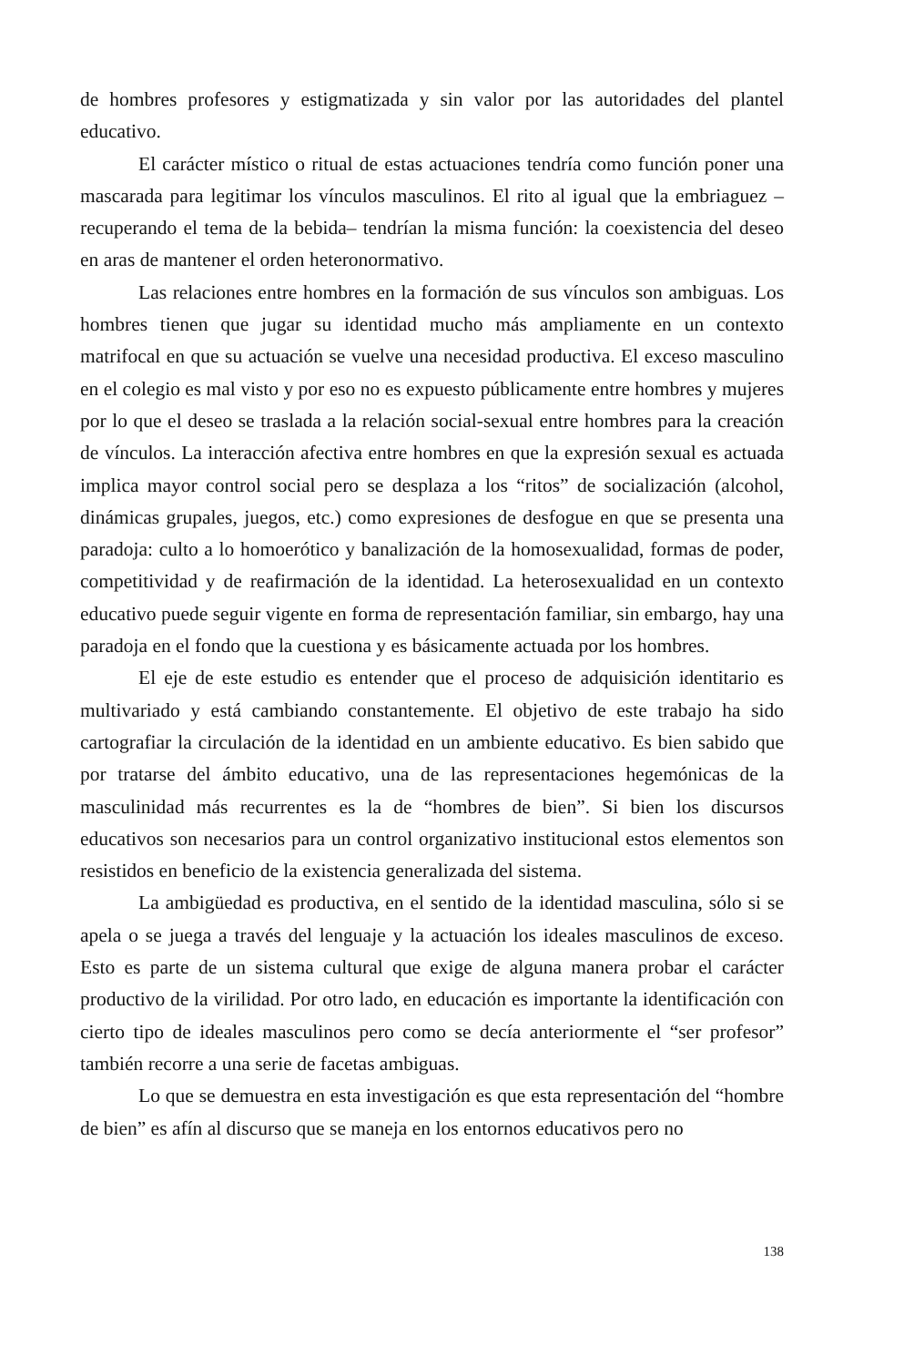de hombres profesores y estigmatizada y sin valor por las autoridades del plantel educativo.
El carácter místico o ritual de estas actuaciones tendría como función poner una mascarada para legitimar los vínculos masculinos. El rito al igual que la embriaguez – recuperando el tema de la bebida– tendrían la misma función: la coexistencia del deseo en aras de mantener el orden heteronormativo.
Las relaciones entre hombres en la formación de sus vínculos son ambiguas. Los hombres tienen que jugar su identidad mucho más ampliamente en un contexto matrifocal en que su actuación se vuelve una necesidad productiva. El exceso masculino en el colegio es mal visto y por eso no es expuesto públicamente entre hombres y mujeres por lo que el deseo se traslada a la relación social-sexual entre hombres para la creación de vínculos. La interacción afectiva entre hombres en que la expresión sexual es actuada implica mayor control social pero se desplaza a los “ritos” de socialización (alcohol, dinámicas grupales, juegos, etc.) como expresiones de desfogue en que se presenta una paradoja: culto a lo homoerótico y banalización de la homosexualidad, formas de poder, competitividad y de reafirmación de la identidad. La heterosexualidad en un contexto educativo puede seguir vigente en forma de representación familiar, sin embargo, hay una paradoja en el fondo que la cuestiona y es básicamente actuada por los hombres.
El eje de este estudio es entender que el proceso de adquisición identitario es multivariado y está cambiando constantemente. El objetivo de este trabajo ha sido cartografiar la circulación de la identidad en un ambiente educativo. Es bien sabido que por tratarse del ámbito educativo, una de las representaciones hegemónicas de la masculinidad más recurrentes es la de “hombres de bien”. Si bien los discursos educativos son necesarios para un control organizativo institucional estos elementos son resistidos en beneficio de la existencia generalizada del sistema.
La ambigüedad es productiva, en el sentido de la identidad masculina, sólo si se apela o se juega a través del lenguaje y la actuación los ideales masculinos de exceso. Esto es parte de un sistema cultural que exige de alguna manera probar el carácter productivo de la virilidad. Por otro lado, en educación es importante la identificación con cierto tipo de ideales masculinos pero como se decía anteriormente el “ser profesor” también recorre a una serie de facetas ambiguas.
Lo que se demuestra en esta investigación es que esta representación del “hombre de bien” es afín al discurso que se maneja en los entornos educativos pero no
138